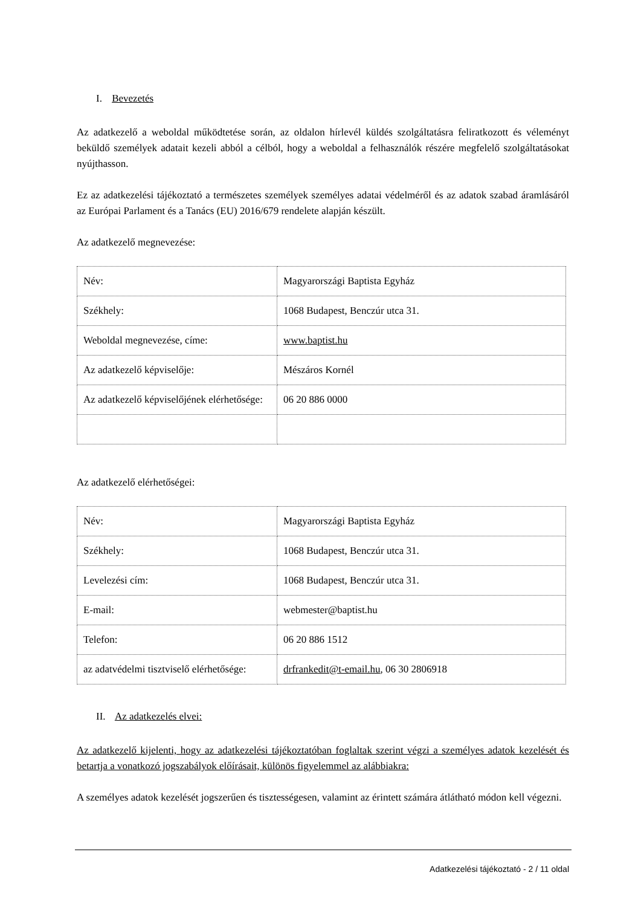I. Bevezetés
Az adatkezelő a weboldal működtetése során, az oldalon hírlevél küldés szolgáltatásra feliratkozott és véleményt beküldő személyek adatait kezeli abból a célból, hogy a weboldal a felhasználók részére megfelelő szolgáltatásokat nyújthasson.
Ez az adatkezelési tájékoztató a természetes személyek személyes adatai védelméről és az adatok szabad áramlásáról az Európai Parlament és a Tanács (EU) 2016/679 rendelete alapján készült.
Az adatkezelő megnevezése:
| Név: | Magyarországi Baptista Egyház |
| Székhely: | 1068 Budapest, Benczúr utca 31. |
| Weboldal megnevezése, címe: | www.baptist.hu |
| Az adatkezelő képviselője: | Mészáros Kornél |
| Az adatkezelő képviselőjének elérhetősége: | 06 20 886 0000 |
Az adatkezelő elérhetőségei:
| Név: | Magyarországi Baptista Egyház |
| Székhely: | 1068 Budapest, Benczúr utca 31. |
| Levelezési cím: | 1068 Budapest, Benczúr utca 31. |
| E-mail: | webmester@baptist.hu |
| Telefon: | 06 20 886 1512 |
| az adatvédelmi tisztviselő elérhetősége: | drfrankedit@t-email.hu , 06 30 2806918 |
II. Az adatkezelés elvei:
Az adatkezelő kijelenti, hogy az adatkezelési tájékoztatóban foglaltak szerint végzi a személyes adatok kezelését és betartja a vonatkozó jogszabályok előírásait, különös figyelemmel az alábbiakra:
A személyes adatok kezelését jogszerűen és tisztességesen, valamint az érintett számára átlátható módon kell végezni.
Adatkezelési tájékoztató - 2 / 11 oldal